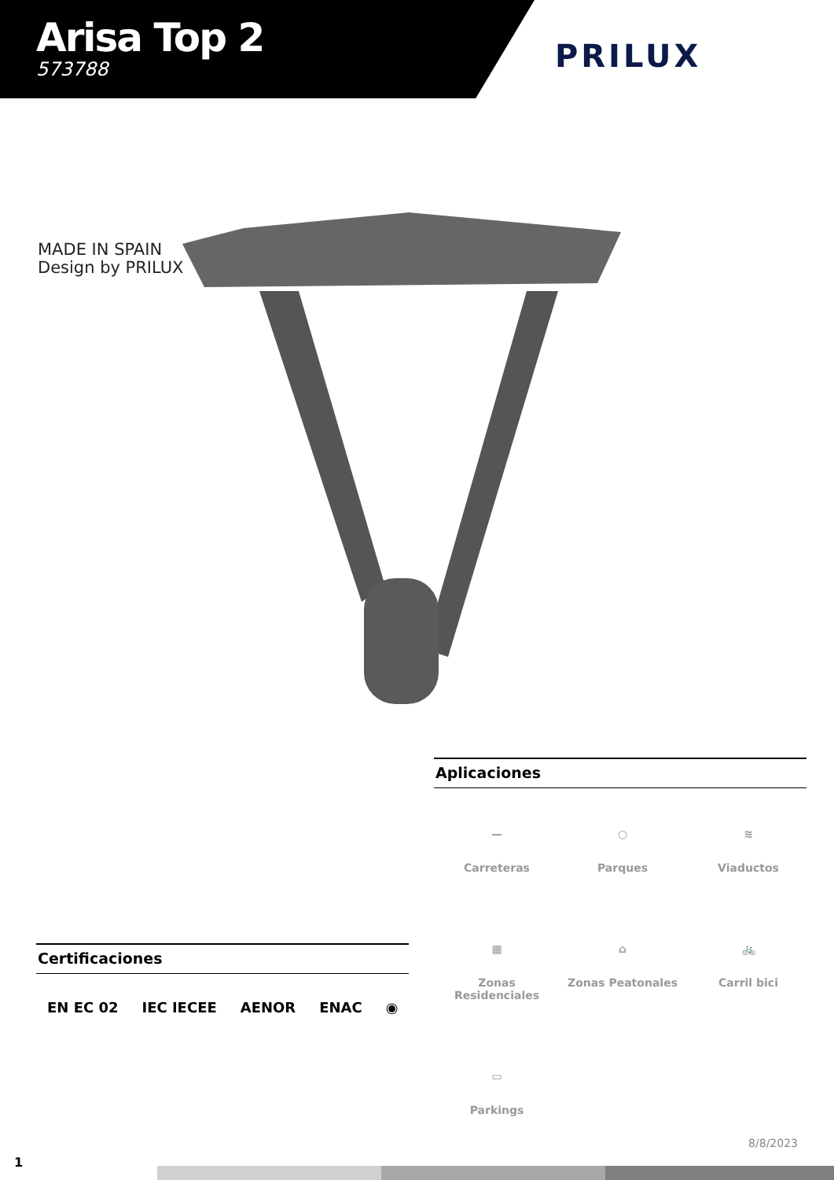Arisa Top 2
573788
PRILUX
MADE IN SPAIN
Design by PRILUX
Aplicaciones
—
Carreteras
○
Parques
≋
Viaductos
▦
Zonas Residenciales
⌂
Zonas Peatonales
🚲
Carril bici
▭
Parkings
Certificaciones
EN EC 02 IEC IECEE AENOR ENAC ◉
8/8/2023
1